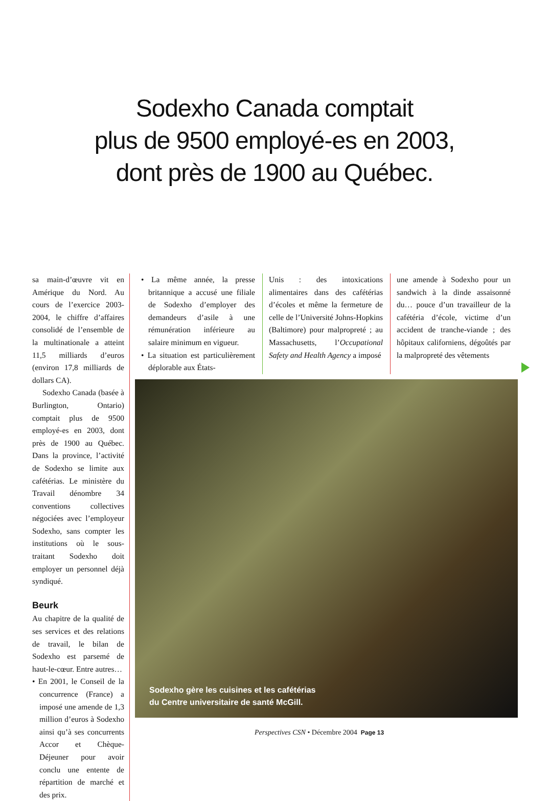Sodexho Canada comptait
plus de 9500 employé-es en 2003,
dont près de 1900 au Québec.
sa main-d’œuvre vit en Amérique du Nord. Au cours de l’exercice 2003-2004, le chiffre d’affaires consolidé de l’ensemble de la multinationale a atteint 11,5 milliards d’euros (environ 17,8 milliards de dollars CA).
Sodexho Canada (basée à Burlington, Ontario) comptait plus de 9500 employé-es en 2003, dont près de 1900 au Québec. Dans la province, l’activité de Sodexho se limite aux cafétérias. Le ministère du Travail dénombre 34 conventions collectives négociées avec l’employeur Sodexho, sans compter les institutions où le sous-traitant Sodexho doit employer un personnel déjà syndiqué.
Beurk
Au chapitre de la qualité de ses services et des relations de travail, le bilan de Sodexho est parsemé de haut-le-cœur. Entre autres…
• En 2001, le Conseil de la concurrence (France) a imposé une amende de 1,3 million d’euros à Sodexho ainsi qu’à ses concurrents Accor et Chèque-Déjeuner pour avoir conclu une entente de répartition de marché et des prix.
• La même année, la presse britannique a accusé une filiale de Sodexho d’employer des demandeurs d’asile à une rémunération inférieure au salaire minimum en vigueur.
• La situation est particulièrement déplorable aux États-
Unis : des intoxications alimentaires dans des cafétérias d’écoles et même la fermeture de celle de l’Université Johns-Hopkins (Baltimore) pour malpropreté ; au Massachusetts, l’Occupational Safety and Health Agency a imposé
une amende à Sodexho pour un sandwich à la dinde assaisonné du… pouce d’un travailleur de la cafétéria d’école, victime d’un accident de tranche-viande ; des hôpitaux californiens, dégoûtés par la malpropreté des vêtements
Sodexho gère les cuisines et les cafétérias
du Centre universitaire de santé McGill.
Perspectives CSN • Décembre 2004 Page 13